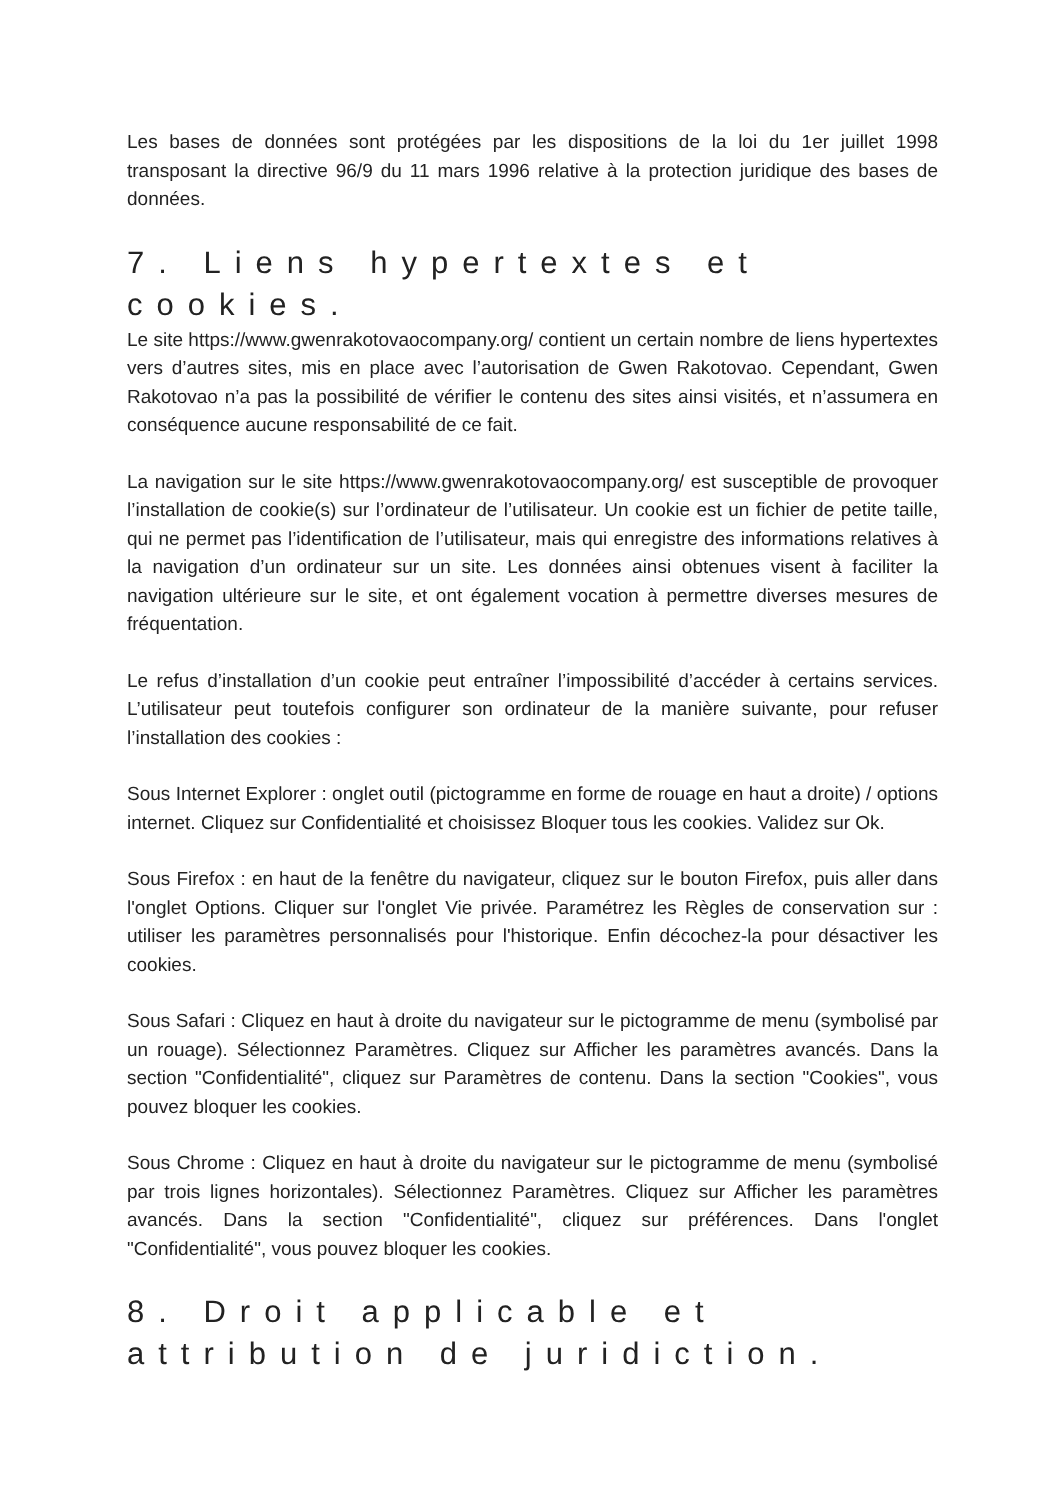Les bases de données sont protégées par les dispositions de la loi du 1er juillet 1998 transposant la directive 96/9 du 11 mars 1996 relative à la protection juridique des bases de données.
7. Liens hypertextes et cookies.
Le site https://www.gwenrakotovaocompany.org/ contient un certain nombre de liens hypertextes vers d’autres sites, mis en place avec l’autorisation de Gwen Rakotovao. Cependant, Gwen Rakotovao n’a pas la possibilité de vérifier le contenu des sites ainsi visités, et n’assumera en conséquence aucune responsabilité de ce fait.
La navigation sur le site https://www.gwenrakotovaocompany.org/ est susceptible de provoquer l’installation de cookie(s) sur l’ordinateur de l’utilisateur. Un cookie est un fichier de petite taille, qui ne permet pas l’identification de l’utilisateur, mais qui enregistre des informations relatives à la navigation d’un ordinateur sur un site. Les données ainsi obtenues visent à faciliter la navigation ultérieure sur le site, et ont également vocation à permettre diverses mesures de fréquentation.
Le refus d’installation d’un cookie peut entraîner l’impossibilité d’accéder à certains services. L’utilisateur peut toutefois configurer son ordinateur de la manière suivante, pour refuser l’installation des cookies :
Sous Internet Explorer : onglet outil (pictogramme en forme de rouage en haut a droite) / options internet. Cliquez sur Confidentialité et choisissez Bloquer tous les cookies. Validez sur Ok.
Sous Firefox : en haut de la fenêtre du navigateur, cliquez sur le bouton Firefox, puis aller dans l'onglet Options. Cliquer sur l'onglet Vie privée. Paramétrez les Règles de conservation sur : utiliser les paramètres personnalisés pour l'historique. Enfin décochez-la pour désactiver les cookies.
Sous Safari : Cliquez en haut à droite du navigateur sur le pictogramme de menu (symbolisé par un rouage). Sélectionnez Paramètres. Cliquez sur Afficher les paramètres avancés. Dans la section "Confidentialité", cliquez sur Paramètres de contenu. Dans la section "Cookies", vous pouvez bloquer les cookies.
Sous Chrome : Cliquez en haut à droite du navigateur sur le pictogramme de menu (symbolisé par trois lignes horizontales). Sélectionnez Paramètres. Cliquez sur Afficher les paramètres avancés. Dans la section "Confidentialité", cliquez sur préférences. Dans l'onglet "Confidentialité", vous pouvez bloquer les cookies.
8. Droit applicable et attribution de juridiction.